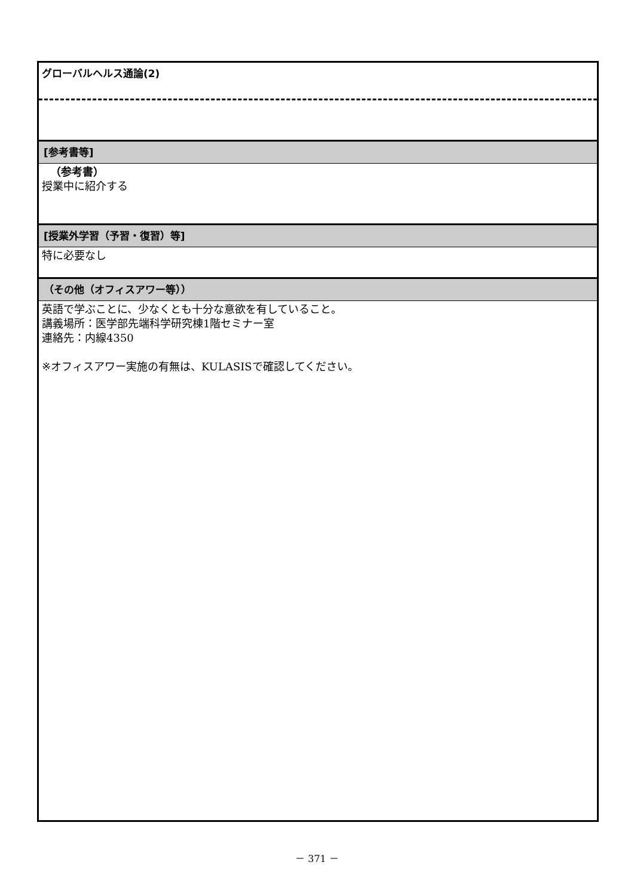グローバルヘルス通論(2)
[参考書等]
（参考書）
授業中に紹介する
[授業外学習（予習・復習）等]
特に必要なし
（その他（オフィスアワー等））
英語で学ぶことに、少なくとも十分な意欲を有していること。
講義場所：医学部先端科学研究棟1階セミナー室
連絡先：内線4350
※オフィスアワー実施の有無は、KULASISで確認してください。
－ 371 －